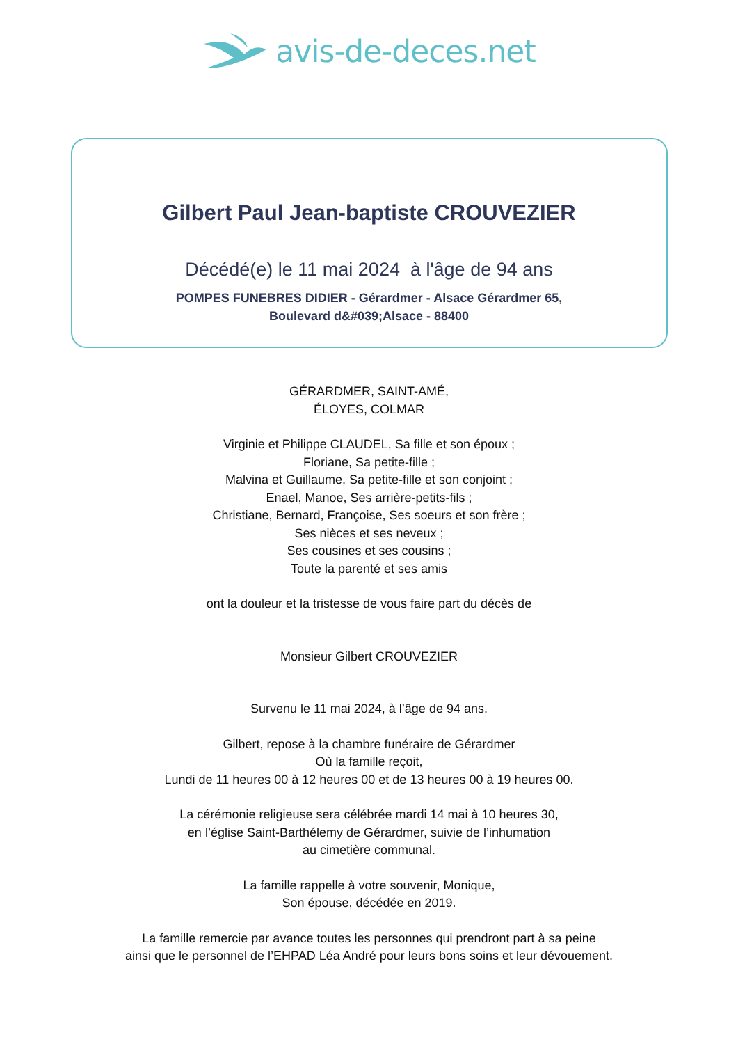avis-de-deces.net
Gilbert Paul Jean-baptiste CROUVEZIER
Décédé(e) le 11 mai 2024 à l'âge de 94 ans
POMPES FUNEBRES DIDIER - Gérardmer - Alsace Gérardmer 65,
Boulevard d&#039;Alsace - 88400
GÉRARDMER, SAINT-AMÉ,
ÉLOYES, COLMAR
Virginie et Philippe CLAUDEL, Sa fille et son époux ;
Floriane, Sa petite-fille ;
Malvina et Guillaume, Sa petite-fille et son conjoint ;
Enael, Manoe, Ses arrière-petits-fils ;
Christiane, Bernard, Françoise, Ses soeurs et son frère ;
Ses nièces et ses neveux ;
Ses cousines et ses cousins ;
Toute la parenté et ses amis
ont la douleur et la tristesse de vous faire part du décès de
Monsieur Gilbert CROUVEZIER
Survenu le 11 mai 2024, à l’âge de 94 ans.
Gilbert, repose à la chambre funéraire de Gérardmer
Où la famille reçoit,
Lundi de 11 heures 00 à 12 heures 00 et de 13 heures 00 à 19 heures 00.
La cérémonie religieuse sera célébrée mardi 14 mai à 10 heures 30,
en l’église Saint-Barthélemy de Gérardmer, suivie de l’inhumation
au cimetière communal.
La famille rappelle à votre souvenir, Monique,
Son épouse, décédée en 2019.
La famille remercie par avance toutes les personnes qui prendront part à sa peine
ainsi que le personnel de l’EHPAD Léa André pour leurs bons soins et leur dévouement.